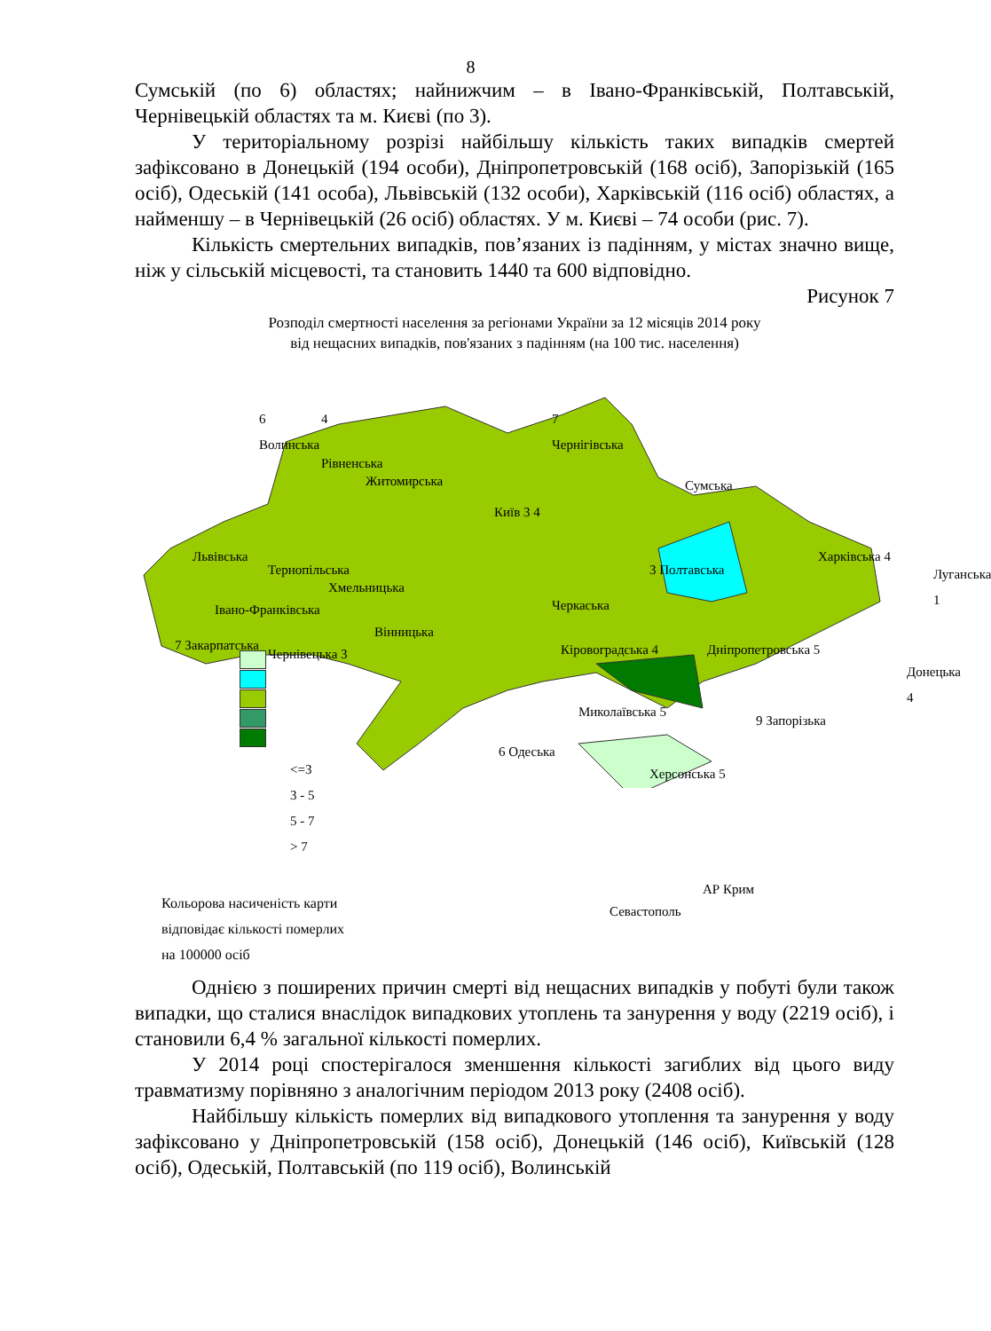8
Сумській (по 6) областях; найнижчим – в Івано-Франківській, Полтавській, Чернівецькій областях та м. Києві (по 3).
У територіальному розрізі найбільшу кількість таких випадків смертей зафіксовано в Донецькій (194 особи), Дніпропетровській (168 осіб), Запорізькій (165 осіб), Одеській (141 особа), Львівській (132 особи), Харківській (116 осіб) областях, а найменшу – в Чернівецькій (26 осіб) областях. У м. Києві – 74 особи (рис. 7).
Кількість смертельних випадків, пов’язаних із падінням, у містах значно вище, ніж у сільській місцевості, та становить 1440 та 600 відповідно.
Рисунок 7
Розподіл смертності населення за регіонами України за 12 місяців 2014 року
від нещасних випадків, пов'язаних з падінням (на 100 тис. населення)
6
Волинська
4
Рівненська
Житомирська
7
Чернігівська
Сумська
Львівська
Тернопільська
Хмельницька
Івано-Франківська
7 Закарпатська
Чернівецька 3
Вінницька
Київ 3 4
Черкаська
3 Полтавська
Харківська 4
Луганська 1
Кіровоградська 4 Дніпропетровська 5
Донецька 4
Миколаївська 5
6 Одеська
9 Запорізька
Херсонська 5
АР Крим
Севастополь
<=3
3 - 5
5 - 7
> 7
Кольорова насиченість карти
відповідає кількості померлих
на 100000 осіб
Однією з поширених причин смерті від нещасних випадків у побуті були також випадки, що сталися внаслідок випадкових утоплень та занурення у воду (2219 осіб), і становили 6,4 % загальної кількості померлих.
У 2014 році спостерігалося зменшення кількості загиблих від цього виду травматизму порівняно з аналогічним періодом 2013 року (2408 осіб).
Найбільшу кількість померлих від випадкового утоплення та занурення у воду зафіксовано у Дніпропетровській (158 осіб), Донецькій (146 осіб), Київській (128 осіб), Одеській, Полтавській (по 119 осіб), Волинській